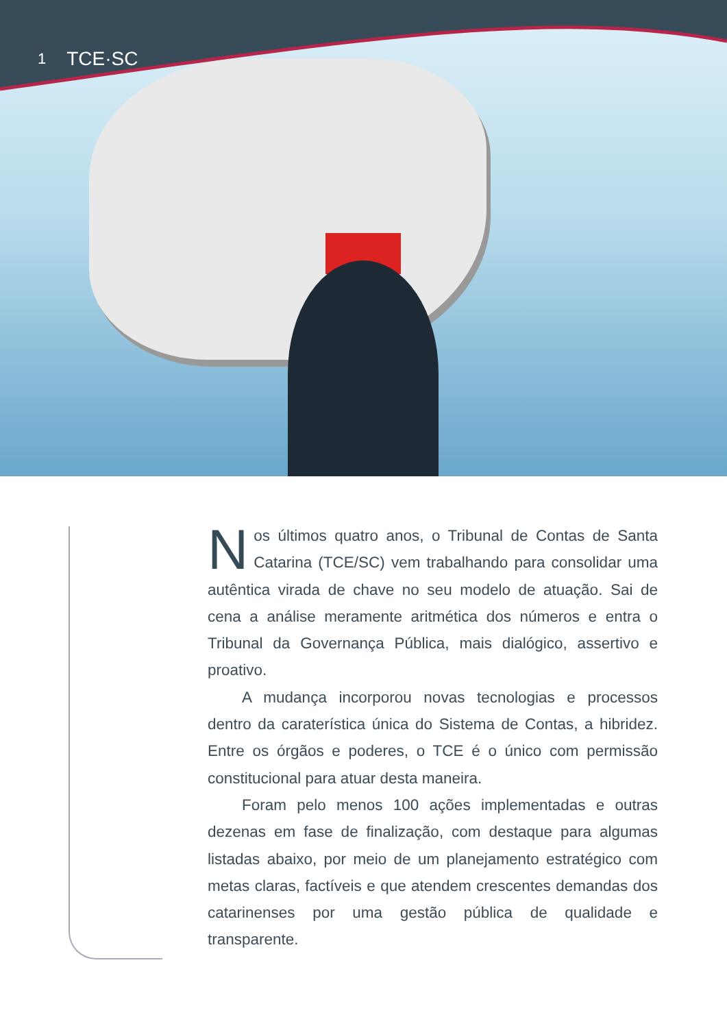1 TCE·SC
Nos últimos quatro anos, o Tribunal de Contas de Santa Catarina (TCE/SC) vem trabalhando para consolidar uma autêntica virada de chave no seu modelo de atuação. Sai de cena a análise meramente aritmética dos números e entra o Tribunal da Governança Pública, mais dialógico, assertivo e proativo.
A mudança incorporou novas tecnologias e processos dentro da caraterística única do Sistema de Contas, a hibridez. Entre os órgãos e poderes, o TCE é o único com permissão constitucional para atuar desta maneira.
Foram pelo menos 100 ações implementadas e outras dezenas em fase de finalização, com destaque para algumas listadas abaixo, por meio de um planejamento estratégico com metas claras, factíveis e que atendem crescentes demandas dos catarinenses por uma gestão pública de qualidade e transparente.